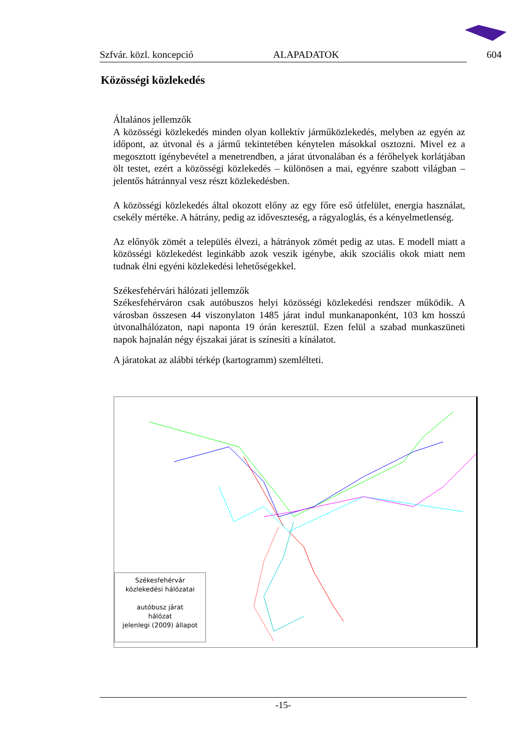Szfvár. közl. koncepció ALAPADATOK 604
Közösségi közlekedés
Általános jellemzők
A közösségi közlekedés minden olyan kollektív járműközlekedés, melyben az egyén az időpont, az útvonal és a jármű tekintetében kénytelen másokkal osztozni. Mivel ez a megosztott igénybevétel a menetrendben, a járat útvonalában és a férőhelyek korlátjában ölt testet, ezért a közösségi közlekedés – különösen a mai, egyénre szabott világban – jelentős hátránnyal vesz részt közlekedésben.
A közösségi közlekedés által okozott előny az egy főre eső útfelület, energia használat, csekély mértéke. A hátrány, pedig az időveszteség, a rágyaloglás, és a kényelmetlenség.
Az előnyök zömét a település élvezi, a hátrányok zömét pedig az utas. E modell miatt a közösségi közlekedést leginkább azok veszik igénybe, akik szociális okok miatt nem tudnak élni egyéni közlekedési lehetőségekkel.
Székesfehérvári hálózati jellemzők
Székesfehérváron csak autóbuszos helyi közösségi közlekedési rendszer működik. A városban összesen 44 viszonylaton 1485 járat indul munkanaponként, 103 km hosszú útvonalhálózaton, napi naponta 19 órán keresztül. Ezen felül a szabad munkaszüneti napok hajnalán négy éjszakai járat is színesíti a kínálatot.
A járatokat az alábbi térkép (kartogramm) szemlélteti.
Székesfehérvár
közlekedési hálózatai
autóbusz járat
hálózat
jelenlegi (2009) állapot
-15-